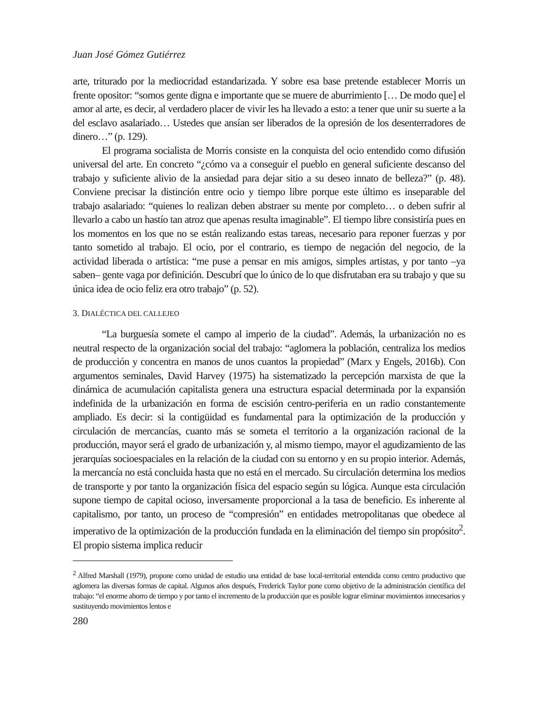Juan José Gómez Gutiérrez
arte, triturado por la mediocridad estandarizada. Y sobre esa base pretende establecer Morris un frente opositor: “somos gente digna e importante que se muere de aburrimiento [… De modo que] el amor al arte, es decir, al verdadero placer de vivir les ha llevado a esto: a tener que unir su suerte a la del esclavo asalariado… Ustedes que ansían ser liberados de la opresión de los desenterradores de dinero…” (p. 129).
El programa socialista de Morris consiste en la conquista del ocio entendido como difusión universal del arte. En concreto “¿cómo va a conseguir el pueblo en general suficiente descanso del trabajo y suficiente alivio de la ansiedad para dejar sitio a su deseo innato de belleza?” (p. 48). Conviene precisar la distinción entre ocio y tiempo libre porque este último es inseparable del trabajo asalariado: “quienes lo realizan deben abstraer su mente por completo… o deben sufrir al llevarlo a cabo un hastío tan atroz que apenas resulta imaginable”. El tiempo libre consistiría pues en los momentos en los que no se están realizando estas tareas, necesario para reponer fuerzas y por tanto sometido al trabajo. El ocio, por el contrario, es tiempo de negación del negocio, de la actividad liberada o artística: “me puse a pensar en mis amigos, simples artistas, y por tanto –ya saben– gente vaga por definición. Descubrí que lo único de lo que disfrutaban era su trabajo y que su única idea de ocio feliz era otro trabajo” (p. 52).
3. DIALÉCTICA DEL CALLEJEO
“La burguesía somete el campo al imperio de la ciudad”. Además, la urbanización no es neutral respecto de la organización social del trabajo: “aglomera la población, centraliza los medios de producción y concentra en manos de unos cuantos la propiedad” (Marx y Engels, 2016b). Con argumentos seminales, David Harvey (1975) ha sistematizado la percepción marxista de que la dinámica de acumulación capitalista genera una estructura espacial determinada por la expansión indefinida de la urbanización en forma de escisión centro-periferia en un radio constantemente ampliado. Es decir: si la contigüidad es fundamental para la optimización de la producción y circulación de mercancías, cuanto más se someta el territorio a la organización racional de la producción, mayor será el grado de urbanización y, al mismo tiempo, mayor el agudizamiento de las jerarquías socioespaciales en la relación de la ciudad con su entorno y en su propio interior. Además, la mercancía no está concluida hasta que no está en el mercado. Su circulación determina los medios de transporte y por tanto la organización física del espacio según su lógica. Aunque esta circulación supone tiempo de capital ocioso, inversamente proporcional a la tasa de beneficio. Es inherente al capitalismo, por tanto, un proceso de “compresión” en entidades metropolitanas que obedece al imperativo de la optimización de la producción fundada en la eliminación del tiempo sin propósito<sup>2</sup>. El propio sistema implica reducir
<sup>2</sup> Alfred Marshall (1979), propone como unidad de estudio una entidad de base local-territorial entendida como centro productivo que aglomera las diversas formas de capital. Algunos años después, Frederick Taylor pone como objetivo de la administración científica del trabajo: “el enorme ahorro de tiempo y por tanto el incremento de la producción que es posible lograr eliminar movimientos innecesarios y sustituyendo movimientos lentos e
280